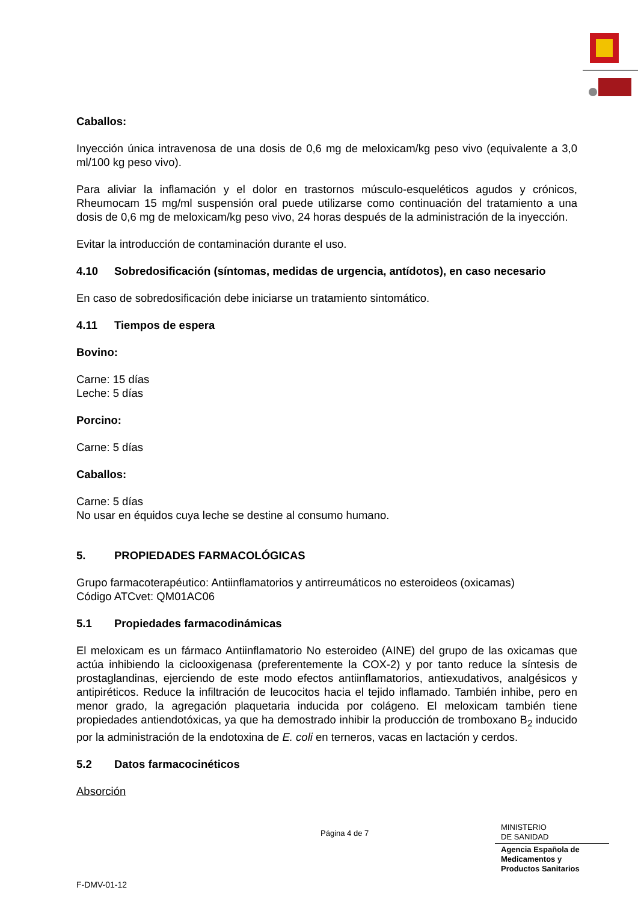Caballos:
Inyección única intravenosa de una dosis de 0,6 mg de meloxicam/kg peso vivo (equivalente a 3,0 ml/100 kg peso vivo).
Para aliviar la inflamación y el dolor en trastornos músculo-esqueléticos agudos y crónicos, Rheumocam 15 mg/ml suspensión oral puede utilizarse como continuación del tratamiento a una dosis de 0,6 mg de meloxicam/kg peso vivo, 24 horas después de la administración de la inyección.
Evitar la introducción de contaminación durante el uso.
4.10 Sobredosificación (síntomas, medidas de urgencia, antídotos), en caso necesario
En caso de sobredosificación debe iniciarse un tratamiento sintomático.
4.11 Tiempos de espera
Bovino:
Carne: 15 días
Leche: 5 días
Porcino:
Carne: 5 días
Caballos:
Carne: 5 días
No usar en équidos cuya leche se destine al consumo humano.
5. PROPIEDADES FARMACOLÓGICAS
Grupo farmacoterapéutico: Antiinflamatorios y antirreumáticos no esteroideos (oxicamas)
Código ATCvet: QM01AC06
5.1 Propiedades farmacodinámicas
El meloxicam es un fármaco Antiinflamatorio No esteroideo (AINE) del grupo de las oxicamas que actúa inhibiendo la ciclooxigenasa (preferentemente la COX-2) y por tanto reduce la síntesis de prostaglandinas, ejerciendo de este modo efectos antiinflamatorios, antiexudativos, analgésicos y antipiréticos. Reduce la infiltración de leucocitos hacia el tejido inflamado. También inhibe, pero en menor grado, la agregación plaquetaria inducida por colágeno. El meloxicam también tiene propiedades antiendotóxicas, ya que ha demostrado inhibir la producción de tromboxano B<sub>2</sub> inducido por la administración de la endotoxina de E. coli en terneros, vacas en lactación y cerdos.
5.2 Datos farmacocinéticos
Absorción
Página 4 de 7
MINISTERIO
DE SANIDAD
Agencia Española de
Medicamentos y
Productos Sanitarios
F-DMV-01-12